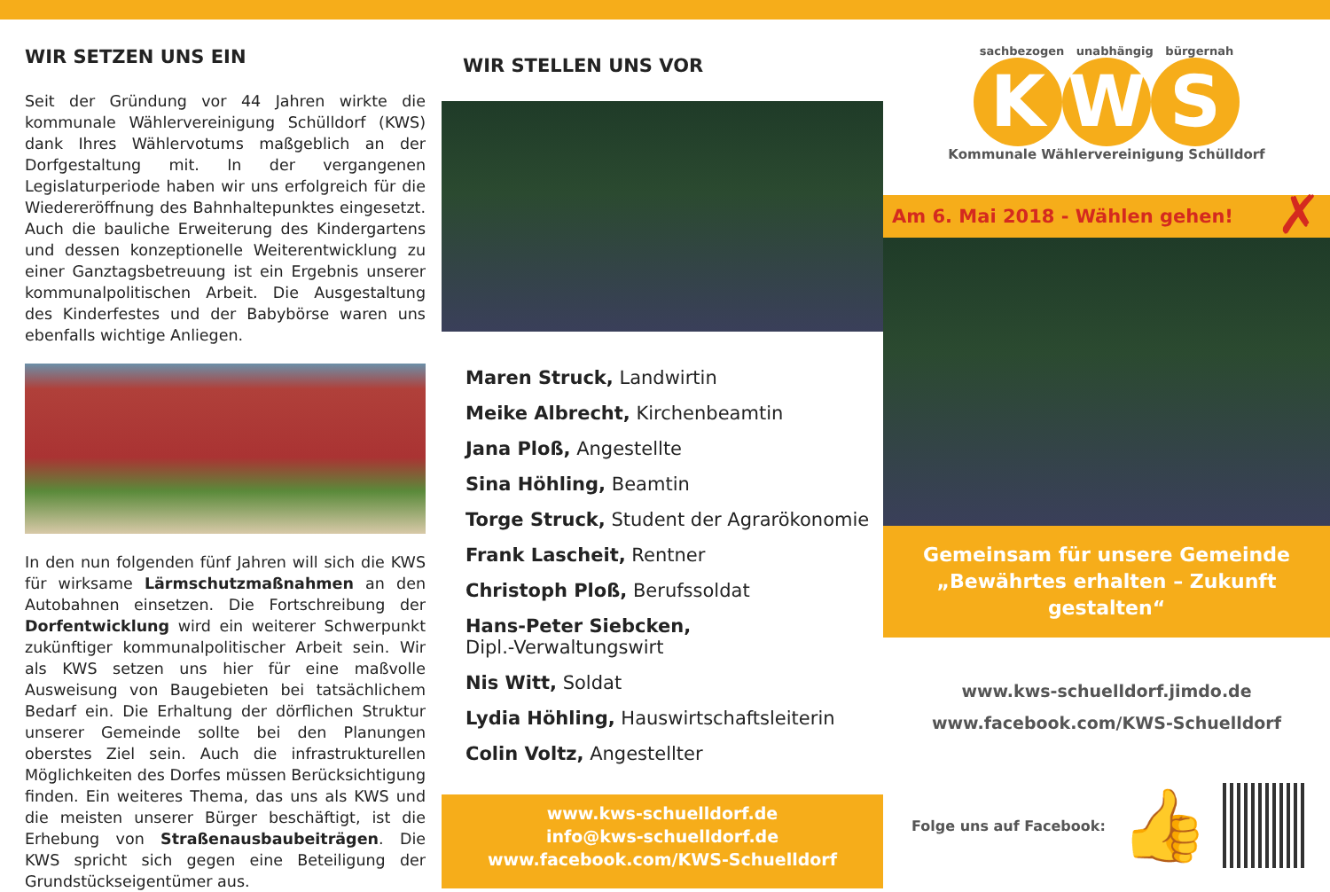WIR SETZEN UNS EIN
Seit der Gründung vor 44 Jahren wirkte die kommunale Wählervereinigung Schülldorf (KWS) dank Ihres Wählervotums maßgeblich an der Dorfgestaltung mit. In der vergangenen Legislaturperiode haben wir uns erfolgreich für die Wiedereröffnung des Bahnhaltepunktes eingesetzt. Auch die bauliche Erweiterung des Kindergartens und dessen konzeptionelle Weiterentwicklung zu einer Ganztagsbetreuung ist ein Ergebnis unserer kommunalpolitischen Arbeit. Die Ausgestaltung des Kinderfestes und der Babybörse waren uns ebenfalls wichtige Anliegen.
In den nun folgenden fünf Jahren will sich die KWS für wirksame Lärmschutzmaßnahmen an den Autobahnen einsetzen. Die Fortschreibung der Dorfentwicklung wird ein weiterer Schwerpunkt zukünftiger kommunalpolitischer Arbeit sein. Wir als KWS setzen uns hier für eine maßvolle Ausweisung von Baugebieten bei tatsächlichem Bedarf ein. Die Erhaltung der dörflichen Struktur unserer Gemeinde sollte bei den Planungen oberstes Ziel sein. Auch die infrastrukturellen Möglichkeiten des Dorfes müssen Berücksichtigung finden. Ein weiteres Thema, das uns als KWS und die meisten unserer Bürger beschäftigt, ist die Erhebung von Straßenausbaubeiträgen. Die KWS spricht sich gegen eine Beteiligung der Grundstückseigentümer aus.
WIR STELLEN UNS VOR
Maren Struck, Landwirtin
Meike Albrecht, Kirchenbeamtin
Jana Ploß, Angestellte
Sina Höhling, Beamtin
Torge Struck, Student der Agrarökonomie
Frank Lascheit, Rentner
Christoph Ploß, Berufssoldat
Hans-Peter Siebcken,
Dipl.-Verwaltungswirt
Nis Witt, Soldat
Lydia Höhling, Hauswirtschaftsleiterin
Colin Voltz, Angestellter
www.kws-schuelldorf.de
info@kws-schuelldorf.de
www.facebook.com/KWS-Schuelldorf
sachbezogen unabhängig bürgernah
K W S
Kommunale Wählervereinigung Schülldorf
Am 6. Mai 2018 - Wählen gehen! ✗
Gemeinsam für unsere Gemeinde
„Bewährtes erhalten – Zukunft gestalten“
www.kws-schuelldorf.jimdo.de
www.facebook.com/KWS-Schuelldorf
Folge uns auf Facebook: 👍